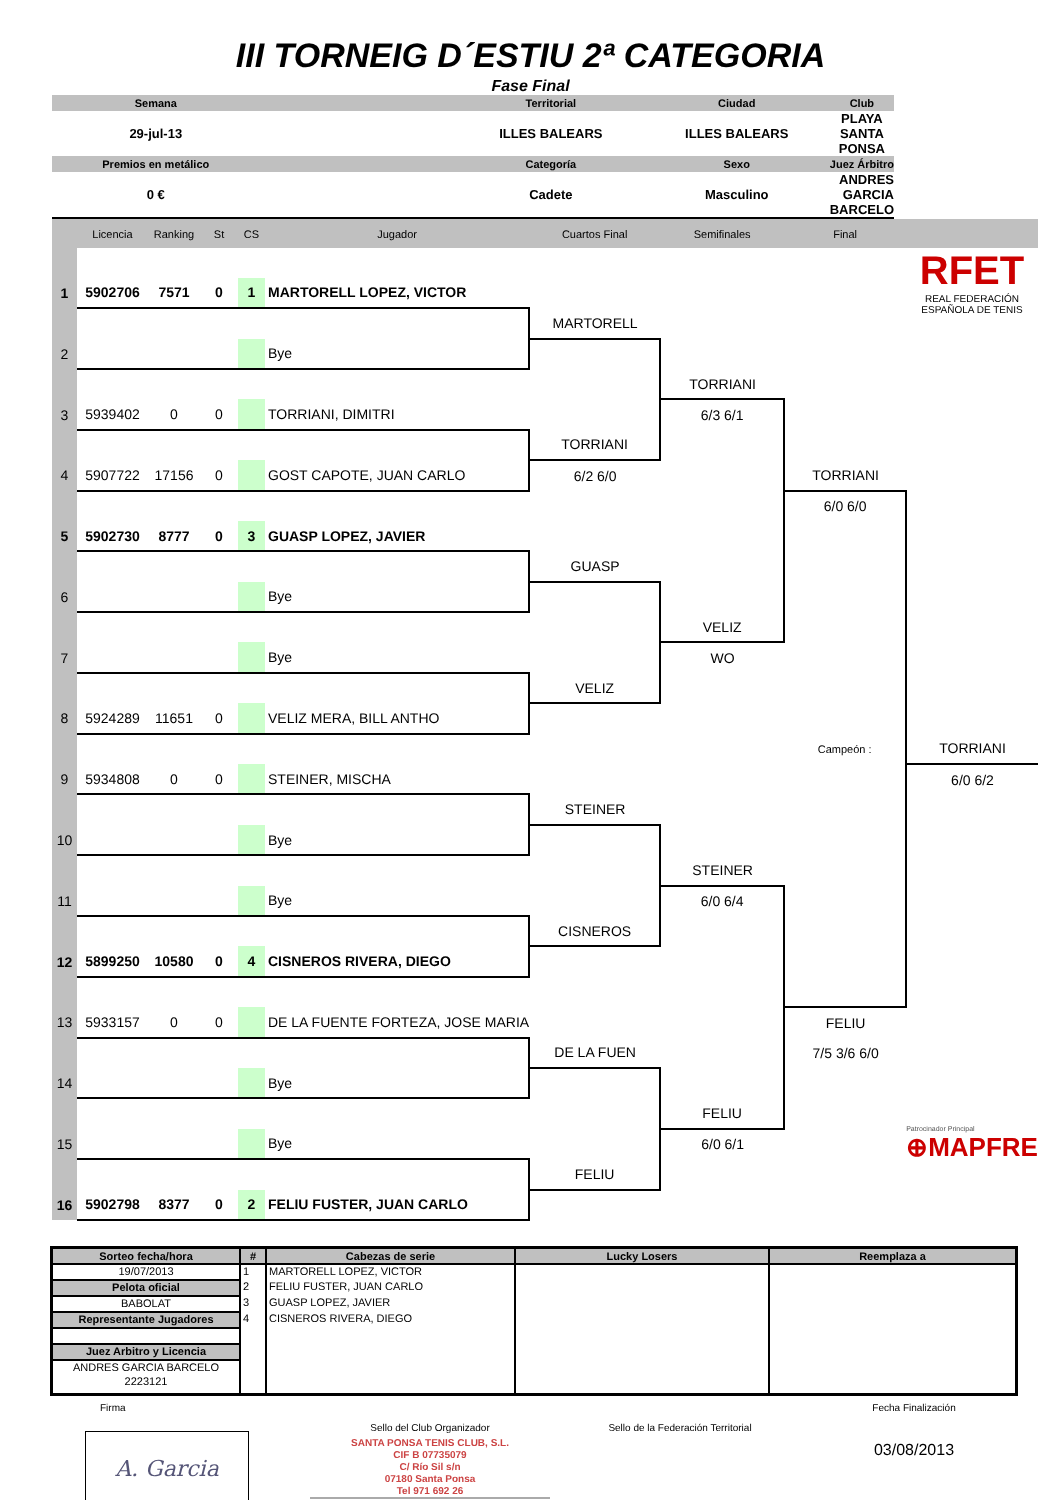III TORNEIG D´ESTIU 2ª CATEGORIA
Fase Final
| Semana | | Territorial | Ciudad | Club |
| 29-jul-13 | | ILLES BALEARS | ILLES BALEARS | PLAYA SANTA PONSA |
| Premios en metálico | | Categoría | Sexo | Juez Árbitro |
| 0 € | | Cadete | Masculino | ANDRES GARCIA BARCELO |
| | Licencia | Ranking | St | CS | Jugador | Cuartos Final | Semifinales | Final | |
| | | | | | | | | | RFET REAL FEDERACIÓN ESPAÑOLA DE TENIS |
| 1 | 5902706 | 7571 | 0 | 1 | MARTORELL LOPEZ, VICTOR | | | | |
| | | | | | | MARTORELL | | | |
| 2 | | | | | Bye | | | | |
| | | | | | | | TORRIANI | | |
| 3 | 5939402 | 0 | 0 | | TORRIANI, DIMITRI | | 6/3 6/1 | | |
| | | | | | | TORRIANI | | | |
| 4 | 5907722 | 17156 | 0 | | GOST CAPOTE, JUAN CARLO | 6/2 6/0 | | TORRIANI | |
| | | | | | | | | 6/0 6/0 | |
| 5 | 5902730 | 8777 | 0 | 3 | GUASP LOPEZ, JAVIER | | | | |
| | | | | | | GUASP | | | |
| 6 | | | | | Bye | | | | |
| | | | | | | | VELIZ | | |
| 7 | | | | | Bye | | WO | | |
| | | | | | | VELIZ | | | |
| 8 | 5924289 | 11651 | 0 | | VELIZ MERA, BILL ANTHO | | | | |
| | | | | | | | | Campeón : | TORRIANI |
| 9 | 5934808 | 0 | 0 | | STEINER, MISCHA | | | | 6/0 6/2 |
| | | | | | | STEINER | | | |
| 10 | | | | | Bye | | | | |
| | | | | | | | STEINER | | |
| 11 | | | | | Bye | | 6/0 6/4 | | |
| | | | | | | CISNEROS | | | |
| 12 | 5899250 | 10580 | 0 | 4 | CISNEROS RIVERA, DIEGO | | | | |
| 13 | 5933157 | 0 | 0 | | DE LA FUENTE FORTEZA, JOSE MARIA | | | FELIU | |
| | | | | | | DE LA FUEN | | 7/5 3/6 6/0 | |
| 14 | | | | | Bye | | | | Patrocinador Principal ⊕MAPFRE |
| | | | | | | | FELIU | | |
| 15 | | | | | Bye | | 6/0 6/1 | | |
| | | | | | | FELIU | | | |
| 16 | 5902798 | 8377 | 0 | 2 | FELIU FUSTER, JUAN CARLO | | | | |
| Sorteo fecha/hora | # | Cabezas de serie | Lucky Losers | Reemplaza a |
| --- | --- | --- | --- | --- |
| 19/07/2013 | 1 | MARTORELL LOPEZ, VICTOR | | |
| Pelota oficial | 2 | FELIU FUSTER, JUAN CARLO | | |
| BABOLAT | 3 | GUASP LOPEZ, JAVIER | | |
| Representante Jugadores | 4 | CISNEROS RIVERA, DIEGO | | |
| Juez Arbitro y Licencia | | | | |
| ANDRES GARCIA BARCELO | | | | |
| 2223121 | | | | |
Firma
A. Garcia
Sello del Club Organizador
SANTA PONSA TENIS CLUB, S.L.
CIF B 07735079
C/ Río Sil s/n
07180 Santa Ponsa
Tel 971 692 26
Sello de la Federación Territorial
Fecha Finalización
03/08/2013